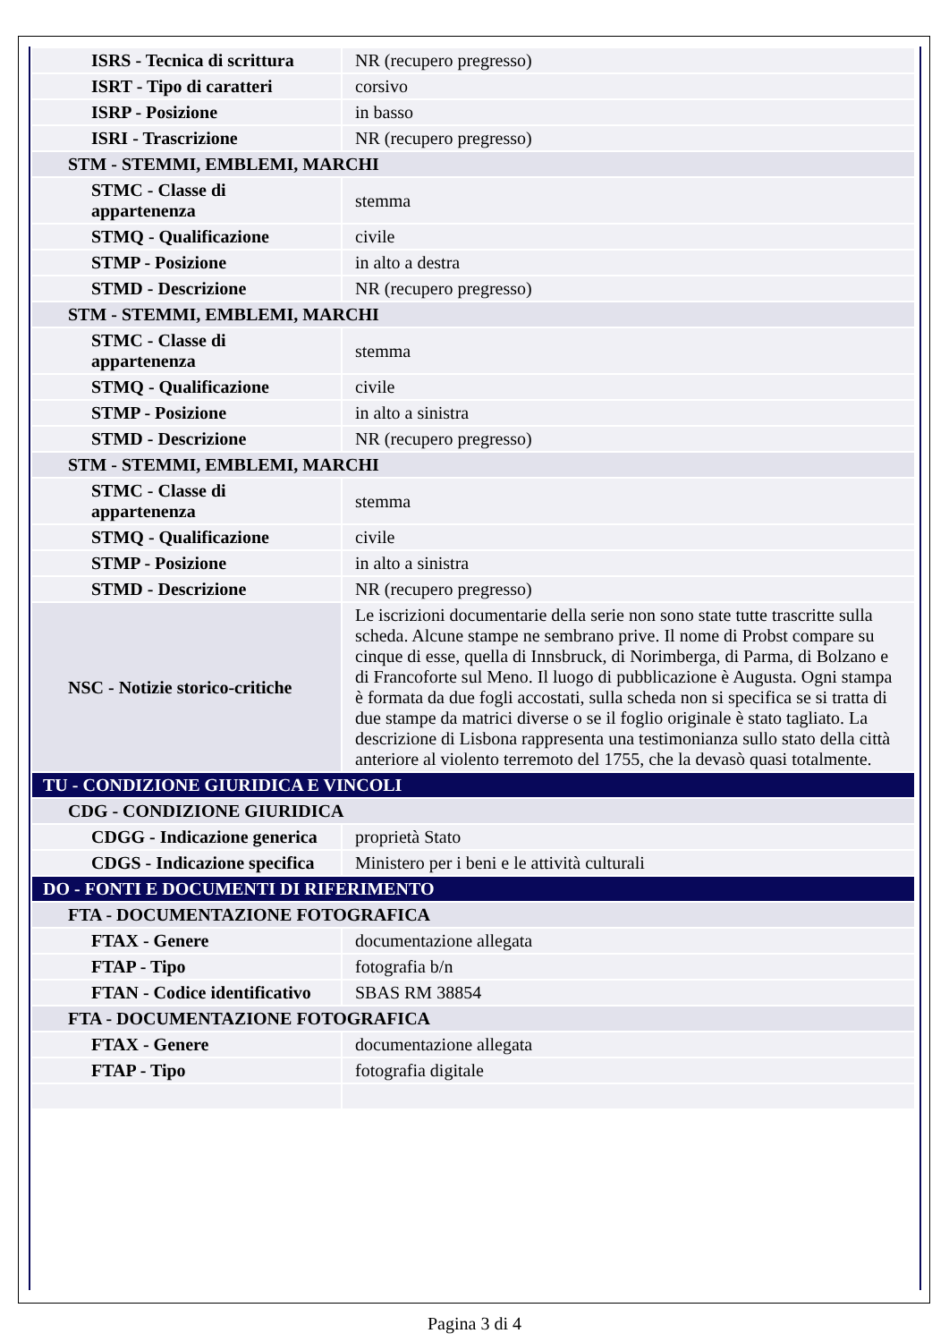| ISRS - Tecnica di scrittura | NR (recupero pregresso) |
| ISRT - Tipo di caratteri | corsivo |
| ISRP - Posizione | in basso |
| ISRI - Trascrizione | NR (recupero pregresso) |
| STM - STEMMI, EMBLEMI, MARCHI | |
| STMC - Classe di appartenenza | stemma |
| STMQ - Qualificazione | civile |
| STMP - Posizione | in alto a destra |
| STMD - Descrizione | NR (recupero pregresso) |
| STM - STEMMI, EMBLEMI, MARCHI | |
| STMC - Classe di appartenenza | stemma |
| STMQ - Qualificazione | civile |
| STMP - Posizione | in alto a sinistra |
| STMD - Descrizione | NR (recupero pregresso) |
| STM - STEMMI, EMBLEMI, MARCHI | |
| STMC - Classe di appartenenza | stemma |
| STMQ - Qualificazione | civile |
| STMP - Posizione | in alto a sinistra |
| STMD - Descrizione | NR (recupero pregresso) |
| NSC - Notizie storico-critiche | Le iscrizioni documentarie della serie non sono state tutte trascritte sulla scheda. Alcune stampe ne sembrano prive. Il nome di Probst compare su cinque di esse, quella di Innsbruck, di Norimberga, di Parma, di Bolzano e di Francoforte sul Meno. Il luogo di pubblicazione è Augusta. Ogni stampa è formata da due fogli accostati, sulla scheda non si specifica se si tratta di due stampe da matrici diverse o se il foglio originale è stato tagliato. La descrizione di Lisbona rappresenta una testimonianza sullo stato della città anteriore al violento terremoto del 1755, che la devasò quasi totalmente. |
| TU - CONDIZIONE GIURIDICA E VINCOLI | |
| CDG - CONDIZIONE GIURIDICA | |
| CDGG - Indicazione generica | proprietà Stato |
| CDGS - Indicazione specifica | Ministero per i beni e le attività culturali |
| DO - FONTI E DOCUMENTI DI RIFERIMENTO | |
| FTA - DOCUMENTAZIONE FOTOGRAFICA | |
| FTAX - Genere | documentazione allegata |
| FTAP - Tipo | fotografia b/n |
| FTAN - Codice identificativo | SBAS RM 38854 |
| FTA - DOCUMENTAZIONE FOTOGRAFICA | |
| FTAX - Genere | documentazione allegata |
| FTAP - Tipo | fotografia digitale |
Pagina 3 di 4